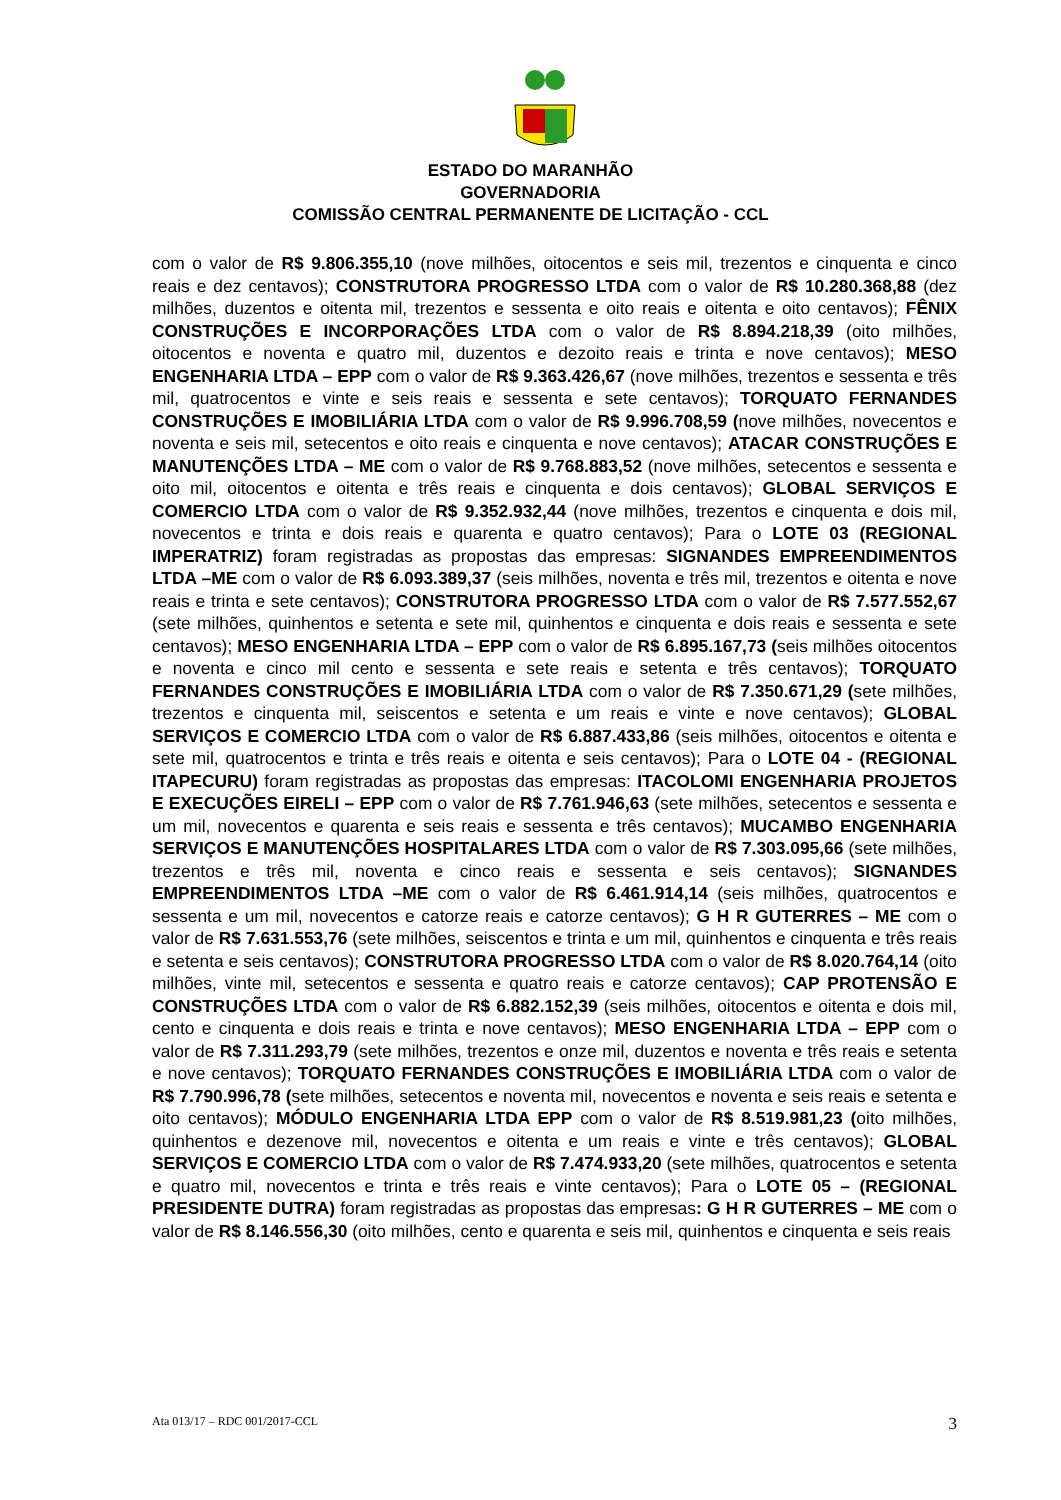ESTADO DO MARANHÃO
GOVERNADORIA
COMISSÃO CENTRAL PERMANENTE DE LICITAÇÃO - CCL
com o valor de R$ 9.806.355,10 (nove milhões, oitocentos e seis mil, trezentos e cinquenta e cinco reais e dez centavos); CONSTRUTORA PROGRESSO LTDA com o valor de R$ 10.280.368,88 (dez milhões, duzentos e oitenta mil, trezentos e sessenta e oito reais e oitenta e oito centavos); FÊNIX CONSTRUÇÕES E INCORPORAÇÕES LTDA com o valor de R$ 8.894.218,39 (oito milhões, oitocentos e noventa e quatro mil, duzentos e dezoito reais e trinta e nove centavos); MESO ENGENHARIA LTDA – EPP com o valor de R$ 9.363.426,67 (nove milhões, trezentos e sessenta e três mil, quatrocentos e vinte e seis reais e sessenta e sete centavos); TORQUATO FERNANDES CONSTRUÇÕES E IMOBILIÁRIA LTDA com o valor de R$ 9.996.708,59 (nove milhões, novecentos e noventa e seis mil, setecentos e oito reais e cinquenta e nove centavos); ATACAR CONSTRUÇÕES E MANUTENÇÕES LTDA – ME com o valor de R$ 9.768.883,52 (nove milhões, setecentos e sessenta e oito mil, oitocentos e oitenta e três reais e cinquenta e dois centavos); GLOBAL SERVIÇOS E COMERCIO LTDA com o valor de R$ 9.352.932,44 (nove milhões, trezentos e cinquenta e dois mil, novecentos e trinta e dois reais e quarenta e quatro centavos); Para o LOTE 03 (REGIONAL IMPERATRIZ) foram registradas as propostas das empresas: SIGNANDES EMPREENDIMENTOS LTDA –ME com o valor de R$ 6.093.389,37 (seis milhões, noventa e três mil, trezentos e oitenta e nove reais e trinta e sete centavos); CONSTRUTORA PROGRESSO LTDA com o valor de R$ 7.577.552,67 (sete milhões, quinhentos e setenta e sete mil, quinhentos e cinquenta e dois reais e sessenta e sete centavos); MESO ENGENHARIA LTDA – EPP com o valor de R$ 6.895.167,73 (seis milhões oitocentos e noventa e cinco mil cento e sessenta e sete reais e setenta e três centavos); TORQUATO FERNANDES CONSTRUÇÕES E IMOBILIÁRIA LTDA com o valor de R$ 7.350.671,29 (sete milhões, trezentos e cinquenta mil, seiscentos e setenta e um reais e vinte e nove centavos); GLOBAL SERVIÇOS E COMERCIO LTDA com o valor de R$ 6.887.433,86 (seis milhões, oitocentos e oitenta e sete mil, quatrocentos e trinta e três reais e oitenta e seis centavos); Para o LOTE 04 - (REGIONAL ITAPECURU) foram registradas as propostas das empresas: ITACOLOMI ENGENHARIA PROJETOS E EXECUÇÕES EIRELI – EPP com o valor de R$ 7.761.946,63 (sete milhões, setecentos e sessenta e um mil, novecentos e quarenta e seis reais e sessenta e três centavos); MUCAMBO ENGENHARIA SERVIÇOS E MANUTENÇÕES HOSPITALARES LTDA com o valor de R$ 7.303.095,66 (sete milhões, trezentos e três mil, noventa e cinco reais e sessenta e seis centavos); SIGNANDES EMPREENDIMENTOS LTDA –ME com o valor de R$ 6.461.914,14 (seis milhões, quatrocentos e sessenta e um mil, novecentos e catorze reais e catorze centavos); G H R GUTERRES – ME com o valor de R$ 7.631.553,76 (sete milhões, seiscentos e trinta e um mil, quinhentos e cinquenta e três reais e setenta e seis centavos); CONSTRUTORA PROGRESSO LTDA com o valor de R$ 8.020.764,14 (oito milhões, vinte mil, setecentos e sessenta e quatro reais e catorze centavos); CAP PROTENSÃO E CONSTRUÇÕES LTDA com o valor de R$ 6.882.152,39 (seis milhões, oitocentos e oitenta e dois mil, cento e cinquenta e dois reais e trinta e nove centavos); MESO ENGENHARIA LTDA – EPP com o valor de R$ 7.311.293,79 (sete milhões, trezentos e onze mil, duzentos e noventa e três reais e setenta e nove centavos); TORQUATO FERNANDES CONSTRUÇÕES E IMOBILIÁRIA LTDA com o valor de R$ 7.790.996,78 (sete milhões, setecentos e noventa mil, novecentos e noventa e seis reais e setenta e oito centavos); MÓDULO ENGENHARIA LTDA EPP com o valor de R$ 8.519.981,23 (oito milhões, quinhentos e dezenove mil, novecentos e oitenta e um reais e vinte e três centavos); GLOBAL SERVIÇOS E COMERCIO LTDA com o valor de R$ 7.474.933,20 (sete milhões, quatrocentos e setenta e quatro mil, novecentos e trinta e três reais e vinte centavos); Para o LOTE 05 – (REGIONAL PRESIDENTE DUTRA) foram registradas as propostas das empresas: G H R GUTERRES – ME com o valor de R$ 8.146.556,30 (oito milhões, cento e quarenta e seis mil, quinhentos e cinquenta e seis reais
Ata 013/17 – RDC 001/2017-CCL 3